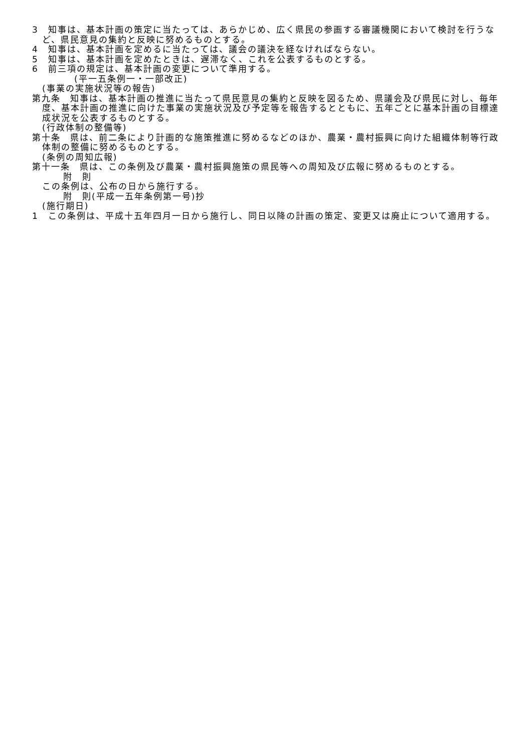3　知事は、基本計画の策定に当たっては、あらかじめ、広く県民の参画する審議機関において検討を行うなど、県民意見の集約と反映に努めるものとする。
4　知事は、基本計画を定めるに当たっては、議会の議決を経なければならない。
5　知事は、基本計画を定めたときは、遅滞なく、これを公表するものとする。
6　前三項の規定は、基本計画の変更について準用する。
(平一五条例一・一部改正)
(事業の実施状況等の報告)
第九条　知事は、基本計画の推進に当たって県民意見の集約と反映を図るため、県議会及び県民に対し、毎年度、基本計画の推進に向けた事業の実施状況及び予定等を報告するとともに、五年ごとに基本計画の目標達成状況を公表するものとする。
(行政体制の整備等)
第十条　県は、前二条により計画的な施策推進に努めるなどのほか、農業・農村振興に向けた組織体制等行政体制の整備に努めるものとする。
(条例の周知広報)
第十一条　県は、この条例及び農業・農村振興施策の県民等への周知及び広報に努めるものとする。
附　則
この条例は、公布の日から施行する。
附　則(平成一五年条例第一号)抄
(施行期日)
1　この条例は、平成十五年四月一日から施行し、同日以降の計画の策定、変更又は廃止について適用する。